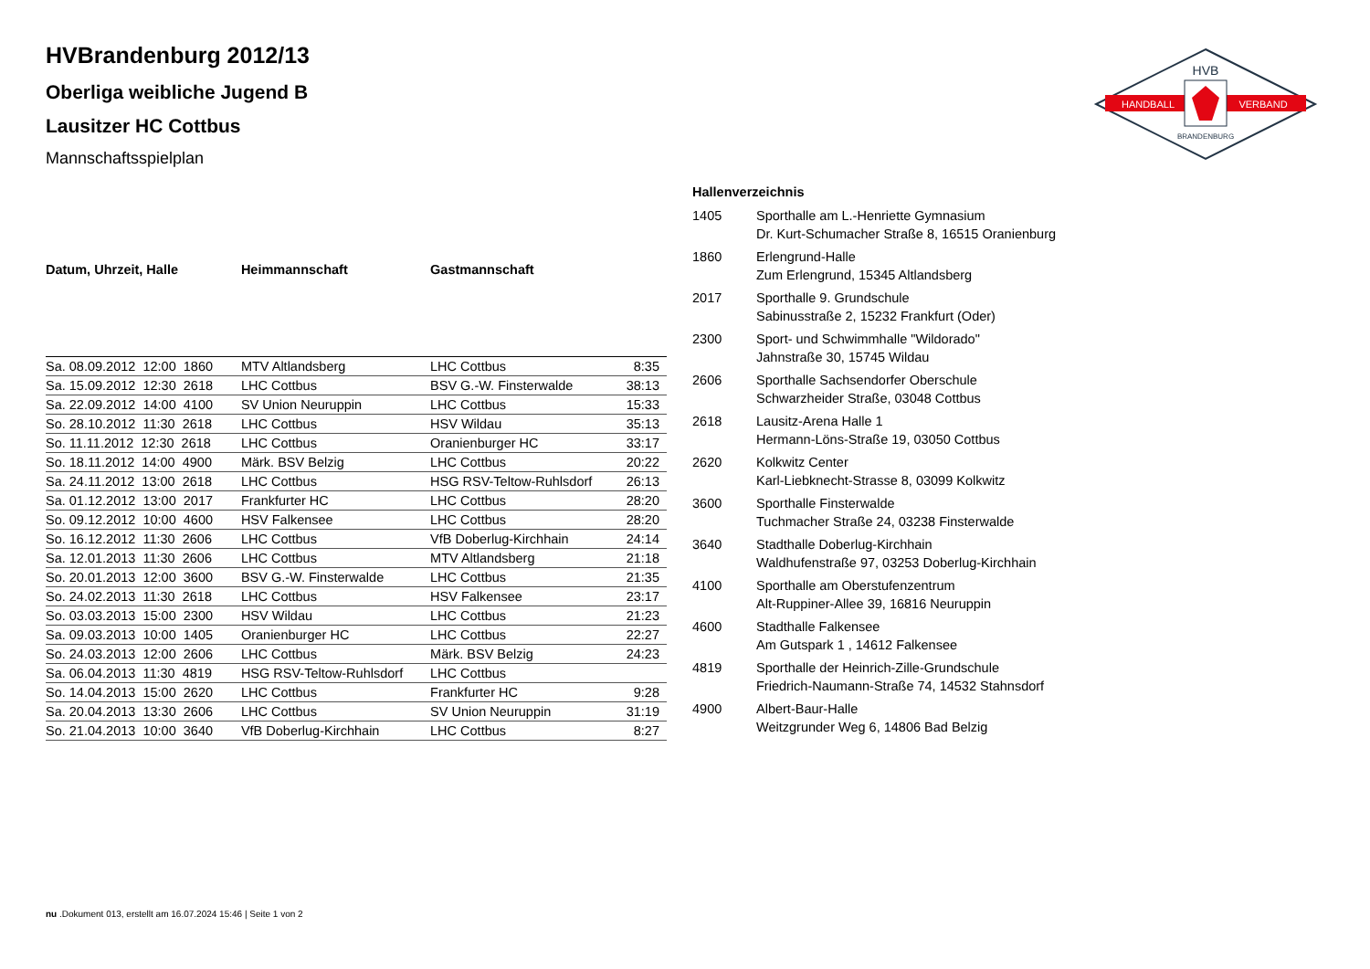HVBrandenburg 2012/13
Oberliga weibliche Jugend B
Lausitzer HC Cottbus
Mannschaftsspielplan
HANDBALL
VERBAND
HVB
BRANDENBURG
| Datum, Uhrzeit, Halle | Heimmannschaft | Gastmannschaft | |
| --- | --- | --- | --- |
| Sa. 08.09.2012 12:00 1860 | MTV Altlandsberg | LHC Cottbus | 8:35 |
| Sa. 15.09.2012 12:30 2618 | LHC Cottbus | BSV G.-W. Finsterwalde | 38:13 |
| Sa. 22.09.2012 14:00 4100 | SV Union Neuruppin | LHC Cottbus | 15:33 |
| So. 28.10.2012 11:30 2618 | LHC Cottbus | HSV Wildau | 35:13 |
| So. 11.11.2012 12:30 2618 | LHC Cottbus | Oranienburger HC | 33:17 |
| So. 18.11.2012 14:00 4900 | Märk. BSV Belzig | LHC Cottbus | 20:22 |
| Sa. 24.11.2012 13:00 2618 | LHC Cottbus | HSG RSV-Teltow-Ruhlsdorf | 26:13 |
| Sa. 01.12.2012 13:00 2017 | Frankfurter HC | LHC Cottbus | 28:20 |
| So. 09.12.2012 10:00 4600 | HSV Falkensee | LHC Cottbus | 28:20 |
| So. 16.12.2012 11:30 2606 | LHC Cottbus | VfB Doberlug-Kirchhain | 24:14 |
| Sa. 12.01.2013 11:30 2606 | LHC Cottbus | MTV Altlandsberg | 21:18 |
| So. 20.01.2013 12:00 3600 | BSV G.-W. Finsterwalde | LHC Cottbus | 21:35 |
| So. 24.02.2013 11:30 2618 | LHC Cottbus | HSV Falkensee | 23:17 |
| So. 03.03.2013 15:00 2300 | HSV Wildau | LHC Cottbus | 21:23 |
| Sa. 09.03.2013 10:00 1405 | Oranienburger HC | LHC Cottbus | 22:27 |
| So. 24.03.2013 12:00 2606 | LHC Cottbus | Märk. BSV Belzig | 24:23 |
| Sa. 06.04.2013 11:30 4819 | HSG RSV-Teltow-Ruhlsdorf | LHC Cottbus | |
| So. 14.04.2013 15:00 2620 | LHC Cottbus | Frankfurter HC | 9:28 |
| Sa. 20.04.2013 13:30 2606 | LHC Cottbus | SV Union Neuruppin | 31:19 |
| So. 21.04.2013 10:00 3640 | VfB Doberlug-Kirchhain | LHC Cottbus | 8:27 |
| Hallenverzeichnis | |
| --- | --- |
| 1405 | Sporthalle am L.-Henriette Gymnasium Dr. Kurt-Schumacher Straße 8, 16515 Oranienburg |
| 1860 | Erlengrund-Halle Zum Erlengrund, 15345 Altlandsberg |
| 2017 | Sporthalle 9. Grundschule Sabinusstraße 2, 15232 Frankfurt (Oder) |
| 2300 | Sport- und Schwimmhalle "Wildorado" Jahnstraße 30, 15745 Wildau |
| 2606 | Sporthalle Sachsendorfer Oberschule Schwarzheider Straße, 03048 Cottbus |
| 2618 | Lausitz-Arena Halle 1 Hermann-Löns-Straße 19, 03050 Cottbus |
| 2620 | Kolkwitz Center Karl-Liebknecht-Strasse 8, 03099 Kolkwitz |
| 3600 | Sporthalle Finsterwalde Tuchmacher Straße 24, 03238 Finsterwalde |
| 3640 | Stadthalle Doberlug-Kirchhain Waldhufenstraße 97, 03253 Doberlug-Kirchhain |
| 4100 | Sporthalle am Oberstufenzentrum Alt-Ruppiner-Allee 39, 16816 Neuruppin |
| 4600 | Stadthalle Falkensee Am Gutspark 1 , 14612 Falkensee |
| 4819 | Sporthalle der Heinrich-Zille-Grundschule Friedrich-Naumann-Straße 74, 14532 Stahnsdorf |
| 4900 | Albert-Baur-Halle Weitzgrunder Weg 6, 14806 Bad Belzig |
nu .Dokument 013, erstellt am 16.07.2024 15:46 | Seite 1 von 2